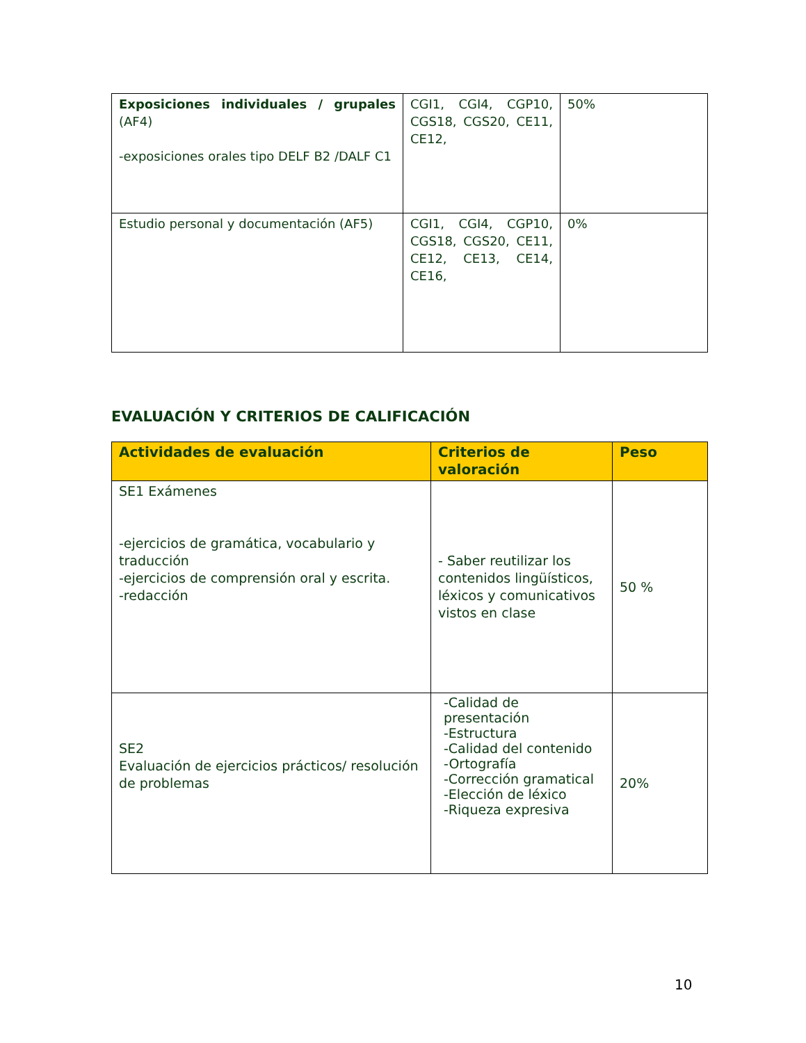| Exposiciones individuales / grupales (AF4) -exposiciones orales tipo DELF B2 /DALF C1 | CGI1, CGI4, CGP10, CGS18, CGS20, CE11, CE12, | 50% |
| Estudio personal y documentación (AF5) | CGI1, CGI4, CGP10, CGS18, CGS20, CE11, CE12, CE13, CE14, CE16, | 0% |
EVALUACIÓN Y CRITERIOS DE CALIFICACIÓN
| Actividades de evaluación | Criterios de valoración | Peso |
| --- | --- | --- |
| SE1 Exámenes -ejercicios de gramática, vocabulario y traducción -ejercicios de comprensión oral y escrita. -redacción | - Saber reutilizar los contenidos lingüísticos, léxicos y comunicativos vistos en clase | 50 % |
| SE2 Evaluación de ejercicios prácticos/ resolución de problemas | -Calidad de presentación -Estructura -Calidad del contenido -Ortografía -Corrección gramatical -Elección de léxico -Riqueza expresiva | 20% |
10